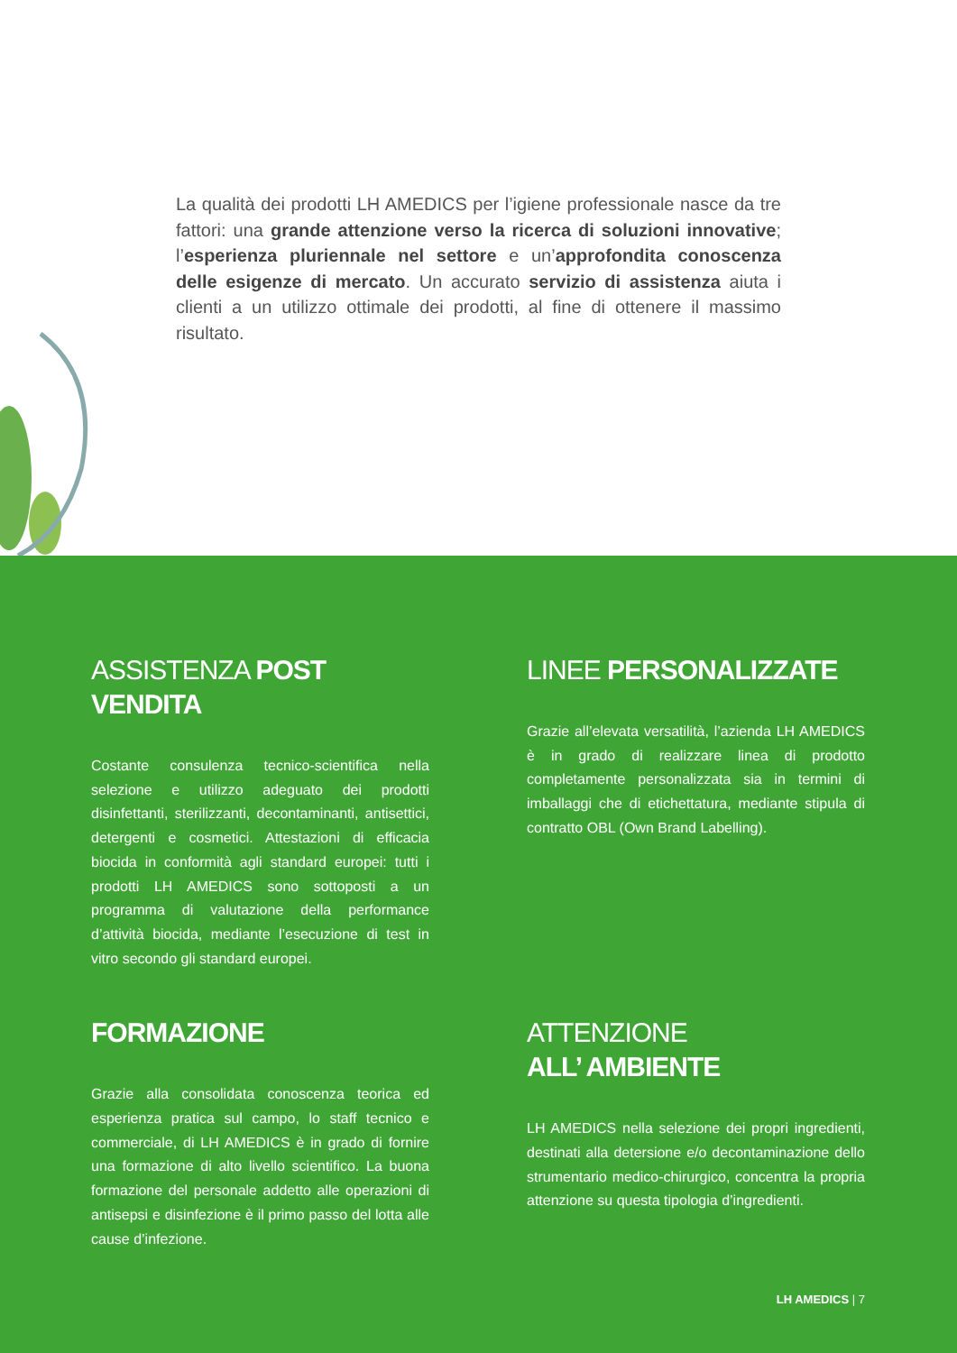La qualità dei prodotti LH AMEDICS per l’igiene professionale nasce da tre fattori: una grande attenzione verso la ricerca di soluzioni innovative; l’esperienza pluriennale nel settore e un’approfondita conoscenza delle esigenze di mercato. Un accurato servizio di assistenza aiuta i clienti a un utilizzo ottimale dei prodotti, al fine di ottenere il massimo risultato.
ASSISTENZA POST VENDITA
Costante consulenza tecnico-scientifica nella selezione e utilizzo adeguato dei prodotti disinfettanti, sterilizzanti, decontaminanti, antisettici, detergenti e cosmetici. Attestazioni di efficacia biocida in conformità agli standard europei: tutti i prodotti LH AMEDICS sono sottoposti a un programma di valutazione della performance d’attività biocida, mediante l’esecuzione di test in vitro secondo gli standard europei.
LINEE PERSONALIZZATE
Grazie all’elevata versatilità, l’azienda LH AMEDICS è in grado di realizzare linea di prodotto completamente personalizzata sia in termini di imballaggi che di etichettatura, mediante stipula di contratto OBL (Own Brand Labelling).
FORMAZIONE
Grazie alla consolidata conoscenza teorica ed esperienza pratica sul campo, lo staff tecnico e commerciale, di LH AMEDICS è in grado di fornire una formazione di alto livello scientifico. La buona formazione del personale addetto alle operazioni di antisepsi e disinfezione è il primo passo del lotta alle cause d’infezione.
ATTENZIONE
ALL’ AMBIENTE
LH AMEDICS nella selezione dei propri ingredienti, destinati alla detersione e/o decontaminazione dello strumentario medico-chirurgico, concentra la propria attenzione su questa tipologia d’ingredienti.
LH AMEDICS | 7